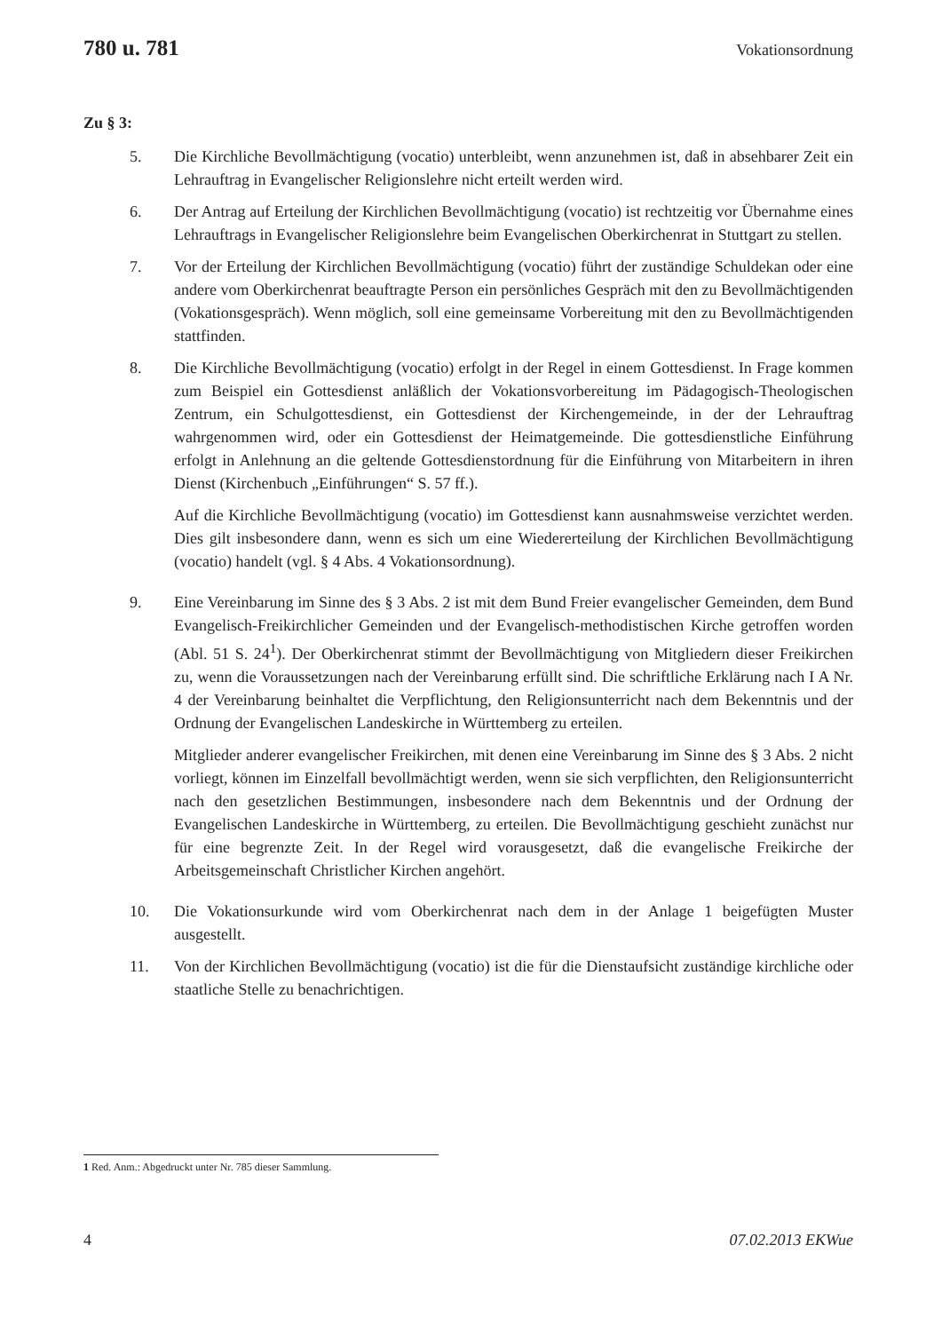780 u. 781 Vokationsordnung
Zu § 3:
5. Die Kirchliche Bevollmächtigung (vocatio) unterbleibt, wenn anzunehmen ist, daß in absehbarer Zeit ein Lehrauftrag in Evangelischer Religionslehre nicht erteilt werden wird.
6. Der Antrag auf Erteilung der Kirchlichen Bevollmächtigung (vocatio) ist rechtzeitig vor Übernahme eines Lehrauftrags in Evangelischer Religionslehre beim Evangelischen Oberkirchenrat in Stuttgart zu stellen.
7. Vor der Erteilung der Kirchlichen Bevollmächtigung (vocatio) führt der zuständige Schuldekan oder eine andere vom Oberkirchenrat beauftragte Person ein persönliches Gespräch mit den zu Bevollmächtigenden (Vokationsgespräch). Wenn möglich, soll eine gemeinsame Vorbereitung mit den zu Bevollmächtigenden stattfinden.
8. Die Kirchliche Bevollmächtigung (vocatio) erfolgt in der Regel in einem Gottesdienst. In Frage kommen zum Beispiel ein Gottesdienst anläßlich der Vokationsvorbereitung im Pädagogisch-Theologischen Zentrum, ein Schulgottesdienst, ein Gottesdienst der Kirchengemeinde, in der der Lehrauftrag wahrgenommen wird, oder ein Gottesdienst der Heimatgemeinde. Die gottesdienstliche Einführung erfolgt in Anlehnung an die geltende Gottesdienstordnung für die Einführung von Mitarbeitern in ihren Dienst (Kirchenbuch „Einführungen“ S. 57 ff.).
Auf die Kirchliche Bevollmächtigung (vocatio) im Gottesdienst kann ausnahmsweise verzichtet werden. Dies gilt insbesondere dann, wenn es sich um eine Wiedererteilung der Kirchlichen Bevollmächtigung (vocatio) handelt (vgl. § 4 Abs. 4 Vokationsordnung).
9. Eine Vereinbarung im Sinne des § 3 Abs. 2 ist mit dem Bund Freier evangelischer Gemeinden, dem Bund Evangelisch-Freikirchlicher Gemeinden und der Evangelisch-methodistischen Kirche getroffen worden (Abl. 51 S. 24<sup>1</sup>). Der Oberkirchenrat stimmt der Bevollmächtigung von Mitgliedern dieser Freikirchen zu, wenn die Voraussetzungen nach der Vereinbarung erfüllt sind. Die schriftliche Erklärung nach I A Nr. 4 der Vereinbarung beinhaltet die Verpflichtung, den Religionsunterricht nach dem Bekenntnis und der Ordnung der Evangelischen Landeskirche in Württemberg zu erteilen.
Mitglieder anderer evangelischer Freikirchen, mit denen eine Vereinbarung im Sinne des § 3 Abs. 2 nicht vorliegt, können im Einzelfall bevollmächtigt werden, wenn sie sich verpflichten, den Religionsunterricht nach den gesetzlichen Bestimmungen, insbesondere nach dem Bekenntnis und der Ordnung der Evangelischen Landeskirche in Württemberg, zu erteilen. Die Bevollmächtigung geschieht zunächst nur für eine begrenzte Zeit. In der Regel wird vorausgesetzt, daß die evangelische Freikirche der Arbeitsgemeinschaft Christlicher Kirchen angehört.
10. Die Vokationsurkunde wird vom Oberkirchenrat nach dem in der Anlage 1 beigefügten Muster ausgestellt.
11. Von der Kirchlichen Bevollmächtigung (vocatio) ist die für die Dienstaufsicht zuständige kirchliche oder staatliche Stelle zu benachrichtigen.
1 Red. Anm.: Abgedruckt unter Nr. 785 dieser Sammlung.
4 07.02.2013 EKWue